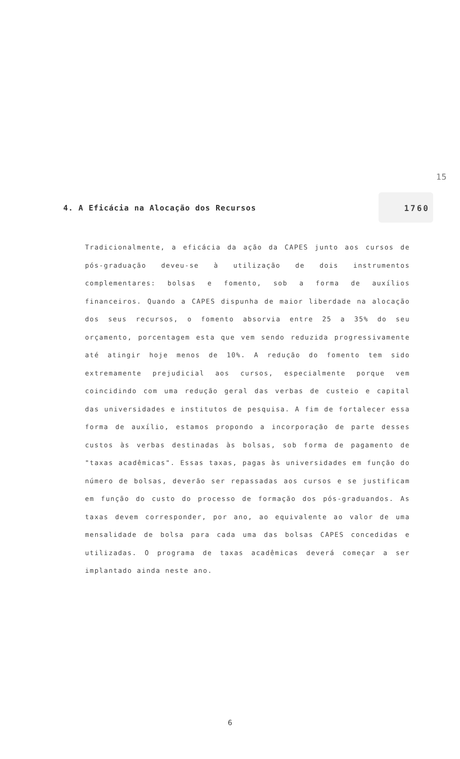15
4. A Eficácia na Alocação dos Recursos
1760
Tradicionalmente, a eficácia da ação da CAPES junto aos cursos de pós-graduação deveu-se à utilização de dois instrumentos complementares: bolsas e fomento, sob a forma de auxílios financeiros. Quando a CAPES dispunha de maior liberdade na alocação dos seus recursos, o fomento absorvia entre 25 a 35% do seu orçamento, porcentagem esta que vem sendo reduzida progressivamente até atingir hoje menos de 10%. A redução do fomento tem sido extremamente prejudicial aos cursos, especialmente porque vem coincidindo com uma redução geral das verbas de custeio e capital das universidades e institutos de pesquisa. A fim de fortalecer essa forma de auxílio, estamos propondo a incorporação de parte desses custos às verbas destinadas às bolsas, sob forma de pagamento de "taxas acadêmicas". Essas taxas, pagas às universidades em função do número de bolsas, deverão ser repassadas aos cursos e se justificam em função do custo do processo de formação dos pós-graduandos. As taxas devem corresponder, por ano, ao equivalente ao valor de uma mensalidade de bolsa para cada uma das bolsas CAPES concedidas e utilizadas. O programa de taxas acadêmicas deverá começar a ser implantado ainda neste ano.
6